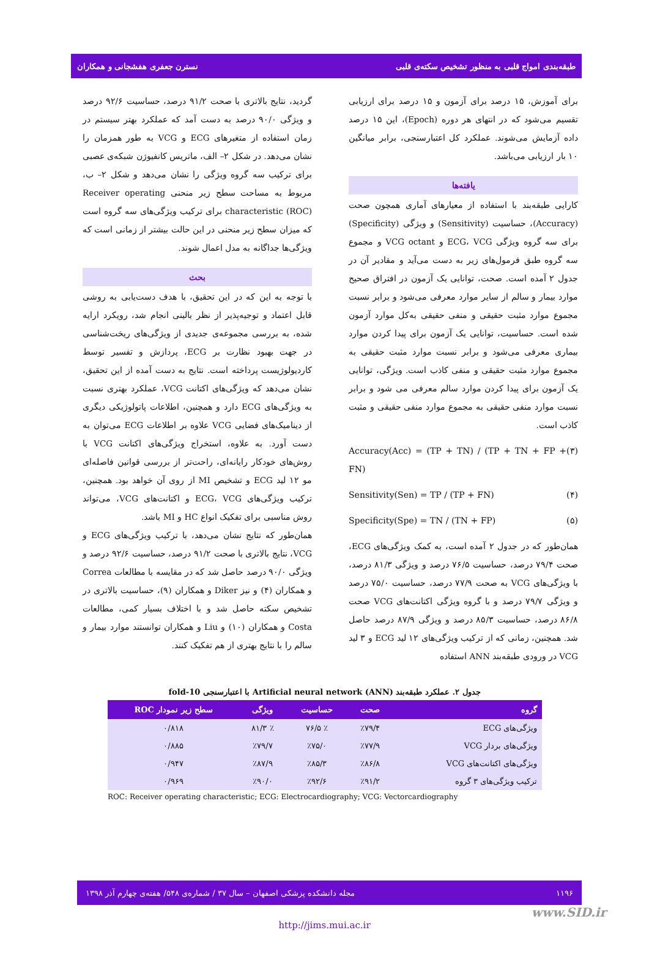طبقه‌بندی امواج قلبی به منظور تشخیص سکته‌ی قلبی نسترن جعفری هفشجانی و همکاران
برای آموزش، ۱۵ درصد برای آزمون و ۱۵ درصد برای ارزیابی تقسیم می‌شود که در انتهای هر دوره (Epoch)، این ۱۵ درصد داده آزمایش می‌شوند. عملکرد کل اعتبارسنجی، برابر میانگین ۱۰ بار ارزیابی می‌باشد.
یافته‌ها
کارایی طبقه‌بند با استفاده از معیارهای آماری همچون صحت (Accuracy)، حساسیت (Sensitivity) و ویژگی (Specificity) برای سه گروه ویژگی ECG، VCG و VCG octant و مجموع سه گروه طبق فرمول‌های زیر به دست می‌آید و مقادیر آن در جدول ۲ آمده است. صحت، توانایی یک آزمون در افتراق صحیح موارد بیمار و سالم از سایر موارد معرفی می‌شود و برابر نسبت مجموع موارد مثبت حقیقی و منفی حقیقی به‌کل موارد آزمون شده است. حساسیت، توانایی یک آزمون برای پیدا کردن موارد بیماری معرفی می‌شود و برابر نسبت موارد مثبت حقیقی به مجموع موارد مثبت حقیقی و منفی کاذب است. ویژگی، توانایی یک آزمون برای پیدا کردن موارد سالم معرفی می شود و برابر نسبت موارد منفی حقیقی به مجموع موارد منفی حقیقی و مثبت کاذب است.
Accuracy(Acc) = (TP + TN) / (TP + TN + FP + FN) (۳)
Sensitivity(Sen) = TP / (TP + FN) (۴)
Specificity(Spe) = TN / (TN + FP) (۵)
همان‌طور که در جدول ۲ آمده است، به کمک ویژگی‌های ECG، صحت ۷۹/۴ درصد، حساسیت ۷۶/۵ درصد و ویژگی ۸۱/۳ درصد، با ویژگی‌های VCG به صحت ۷۷/۹ درصد، حساسیت ۷۵/۰ درصد و ویژگی ۷۹/۷ درصد و با گروه ویژگی اکتانت‌های VCG صحت ۸۶/۸ درصد، حساسیت ۸۵/۳ درصد و ویژگی ۸۷/۹ درصد حاصل شد. همچنین، زمانی که از ترکیب ویژگی‌های ۱۲ لید ECG و ۳ لید VCG در ورودی طبقه‌بند ANN استفاده
گردید، نتایج بالاتری با صحت ۹۱/۲ درصد، حساسیت ۹۲/۶ درصد و ویژگی ۹۰/۰ درصد به دست آمد که عملکرد بهتر سیستم در زمان استفاده از متغیرهای ECG و VCG به طور همزمان را نشان می‌دهد. در شکل ۲– الف، ماتریس کانفیوژن شبکه‌ی عصبی برای ترکیب سه گروه ویژگی را نشان می‌دهد و شکل ۲– ب، مربوط به مساحت سطح زیر منحنی Receiver operating characteristic (ROC) برای ترکیب ویژگی‌های سه گروه است که میزان سطح زیر منحنی در این حالت بیشتر از زمانی است که ویژگی‌ها جداگانه به مدل اعمال شوند.
بحث
با توجه به این که در این تحقیق، با هدف دست‌یابی به روشی قابل اعتماد و توجیه‌پذیر از نظر بالینی انجام شد، رویکرد ارایه شده، به بررسی مجموعه‌ی جدیدی از ویژگی‌های ریخت‌شناسی در جهت بهبود نظارت بر ECG، پردازش و تفسیر توسط کاردیولوژیست پرداخته است. نتایج به دست آمده از این تحقیق، نشان می‌دهد که ویژگی‌های اکتانت VCG، عملکرد بهتری نسبت به ویژگی‌های ECG دارد و همچنین، اطلاعات پاتولوژیکی دیگری از دینامیک‌های فضایی VCG علاوه بر اطلاعات ECG می‌توان به دست آورد. به علاوه، استخراج ویژگی‌های اکتانت VCG با روش‌های خودکار رایانه‌ای، راحت‌تر از بررسی قوانین فاصله‌ای مو ۱۲ لید ECG و تشخیص MI از روی آن خواهد بود. همچنین، ترکیب ویژگی‌های ECG، VCG و اکتانت‌های VCG، می‌تواند روش مناسبی برای تفکیک انواع HC و MI باشد.
همان‌طور که نتایج نشان می‌دهد، با ترکیب ویژگی‌های ECG و VCG، نتایج بالاتری با صحت ۹۱/۲ درصد، حساسیت ۹۲/۶ درصد و ویژگی ۹۰/۰ درصد حاصل شد که در مقایسه با مطالعات Correa و همکاران (۴) و نیز Diker و همکاران (۹)، حساسیت بالاتری در تشخیص سکته حاصل شد و با اختلاف بسیار کمی، مطالعات Costa و همکاران (۱۰) و Liu و همکاران توانستند موارد بیمار و سالم را با نتایج بهتری از هم تفکیک کنند.
جدول ۲. عملکرد طبقه‌بند Artificial neural network (ANN) با اعتبارسنجی 10-fold
| گروه | صحت | حساسیت | ویژگی | سطح زیر نمودار ROC |
| --- | --- | --- | --- | --- |
| ویژگی‌های ECG | ٪۷۹/۴ | ٪ ۷۶/۵ | ٪ ۸۱/۳ | ۰/۸۱۸ |
| ویژگی‌های بردار VCG | ٪۷۷/۹ | ٪۷۵/۰ | ٪۷۹/۷ | ۰/۸۸۵ |
| ویژگی‌های اکتانت‌های VCG | ٪۸۶/۸ | ٪۸۵/۳ | ٪۸۷/۹ | ۰/۹۴۷ |
| ترکیب ویژگی‌های ۳ گروه | ٪۹۱/۲ | ٪۹۲/۶ | ٪۹۰/۰ | ۰/۹۶۹ |
ROC: Receiver operating characteristic; ECG: Electrocardiography; VCG: Vectorcardiography
۱۱۹۶ مجله دانشکده پزشکی اصفهان – سال ۳۷ / شماره‌ی ۵۴۸/ هفته‌ی چهارم آذر ۱۳۹۸
www.SID.ir
http://jims.mui.ac.ir